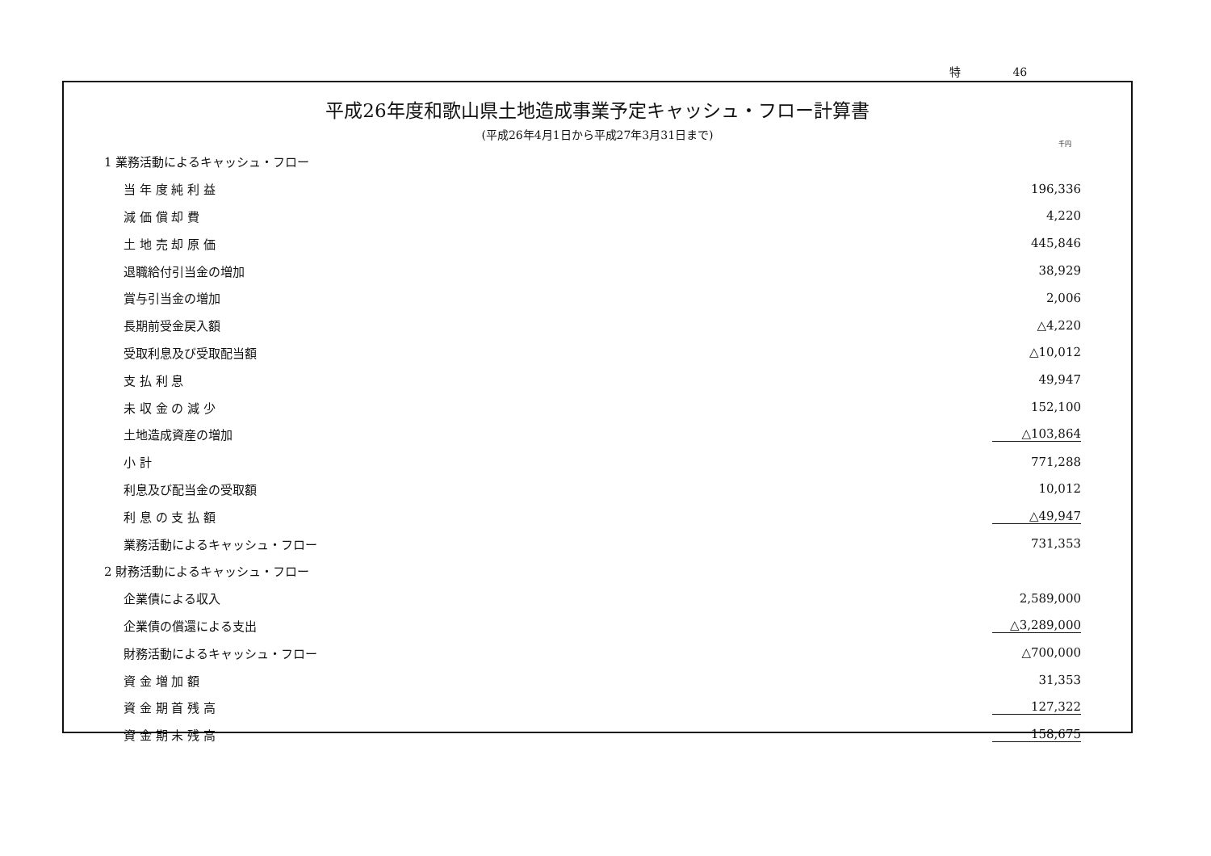特 46
平成26年度和歌山県土地造成事業予定キャッシュ・フロー計算書
(平成26年4月1日から平成27年3月31日まで)
千円
| 1 業務活動によるキャッシュ・フロー | |
| 当 年 度 純 利 益 | 196,336 |
| 減 価 償 却 費 | 4,220 |
| 土 地 売 却 原 価 | 445,846 |
| 退職給付引当金の増加 | 38,929 |
| 賞与引当金の増加 | 2,006 |
| 長期前受金戻入額 | △4,220 |
| 受取利息及び受取配当額 | △10,012 |
| 支 払 利 息 | 49,947 |
| 未 収 金 の 減 少 | 152,100 |
| 土地造成資産の増加 | △103,864 |
| 小 計 | 771,288 |
| 利息及び配当金の受取額 | 10,012 |
| 利 息 の 支 払 額 | △49,947 |
| 業務活動によるキャッシュ・フロー | 731,353 |
| 2 財務活動によるキャッシュ・フロー | |
| 企業債による収入 | 2,589,000 |
| 企業債の償還による支出 | △3,289,000 |
| 財務活動によるキャッシュ・フロー | △700,000 |
| 資 金 増 加 額 | 31,353 |
| 資 金 期 首 残 高 | 127,322 |
| 資 金 期 末 残 高 | 158,675 |